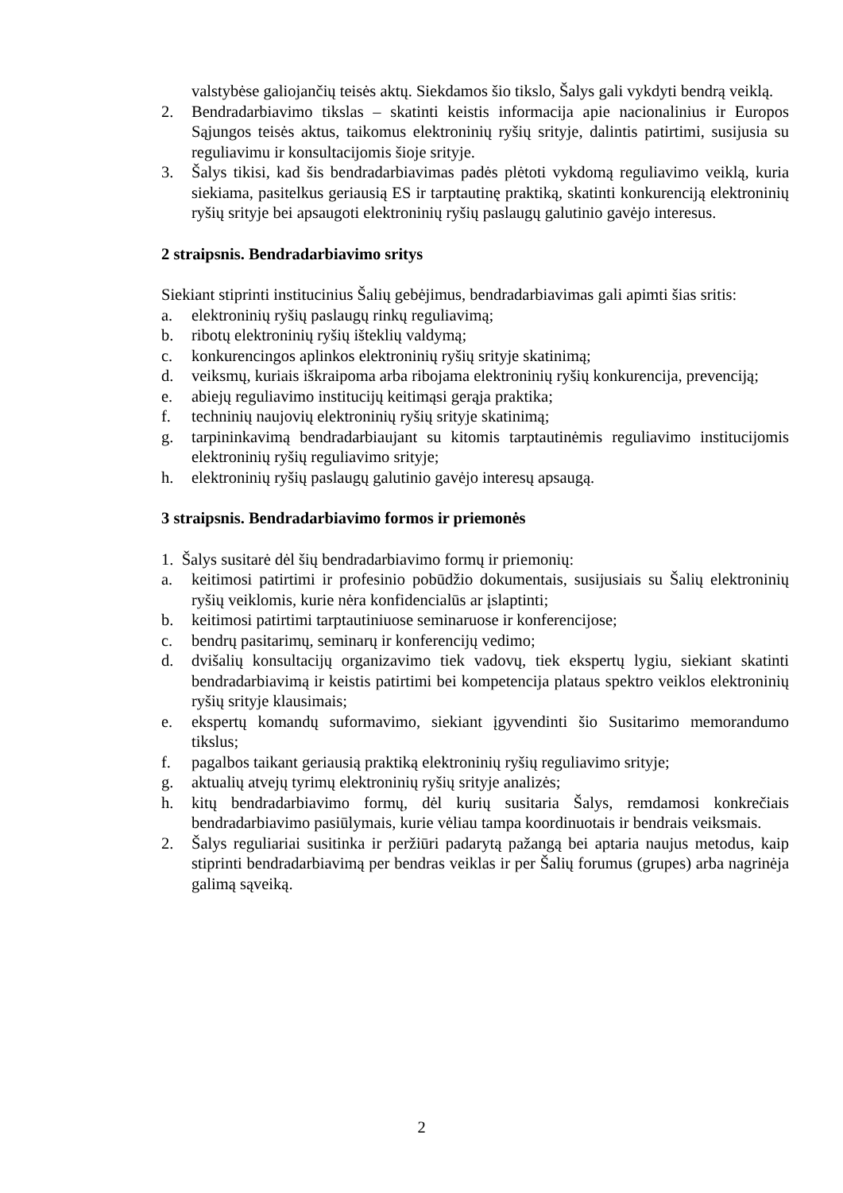valstybėse galiojančių teisės aktų. Siekdamos šio tikslo, Šalys gali vykdyti bendrą veiklą.
2. Bendradarbiavimo tikslas – skatinti keistis informacija apie nacionalinius ir Europos Sąjungos teisės aktus, taikomus elektroninių ryšių srityje, dalintis patirtimi, susijusia su reguliavimu ir konsultacijomis šioje srityje.
3. Šalys tikisi, kad šis bendradarbiavimas padės plėtoti vykdomą reguliavimo veiklą, kuria siekiama, pasitelkus geriausią ES ir tarptautinę praktiką, skatinti konkurenciją elektroninių ryšių srityje bei apsaugoti elektroninių ryšių paslaugų galutinio gavėjo interesus.
2 straipsnis. Bendradarbiavimo sritys
Siekiant stiprinti institucinius Šalių gebėjimus, bendradarbiavimas gali apimti šias sritis:
a. elektroninių ryšių paslaugų rinkų reguliavimą;
b. ribotų elektroninių ryšių išteklių valdymą;
c. konkurencingos aplinkos elektroninių ryšių srityje skatinimą;
d. veiksmų, kuriais iškraipoma arba ribojama elektroninių ryšių konkurencija, prevenciją;
e. abiejų reguliavimo institucijų keitimąsi gerąja praktika;
f. techninių naujovių elektroninių ryšių srityje skatinimą;
g. tarpininkavimą bendradarbiaujant su kitomis tarptautinėmis reguliavimo institucijomis elektroninių ryšių reguliavimo srityje;
h. elektroninių ryšių paslaugų galutinio gavėjo interesų apsaugą.
3 straipsnis. Bendradarbiavimo formos ir priemonės
1. Šalys susitarė dėl šių bendradarbiavimo formų ir priemonių:
a. keitimosi patirtimi ir profesinio pobūdžio dokumentais, susijusiais su Šalių elektroninių ryšių veiklomis, kurie nėra konfidencialūs ar įslaptinti;
b. keitimosi patirtimi tarptautiniuose seminaruose ir konferencijose;
c. bendrų pasitarimų, seminarų ir konferencijų vedimo;
d. dvišalių konsultacijų organizavimo tiek vadovų, tiek ekspertų lygiu, siekiant skatinti bendradarbiavimą ir keistis patirtimi bei kompetencija plataus spektro veiklos elektroninių ryšių srityje klausimais;
e. ekspertų komandų suformavimo, siekiant įgyvendinti šio Susitarimo memorandumo tikslus;
f. pagalbos taikant geriausią praktiką elektroninių ryšių reguliavimo srityje;
g. aktualių atvejų tyrimų elektroninių ryšių srityje analizės;
h. kitų bendradarbiavimo formų, dėl kurių susitaria Šalys, remdamosi konkrečiais bendradarbiavimo pasiūlymais, kurie vėliau tampa koordinuotais ir bendrais veiksmais.
2. Šalys reguliariai susitinka ir peržiūri padarytą pažangą bei aptaria naujus metodus, kaip stiprinti bendradarbiavimą per bendras veiklas ir per Šalių forumus (grupes) arba nagrinėja galimą sąveiką.
2